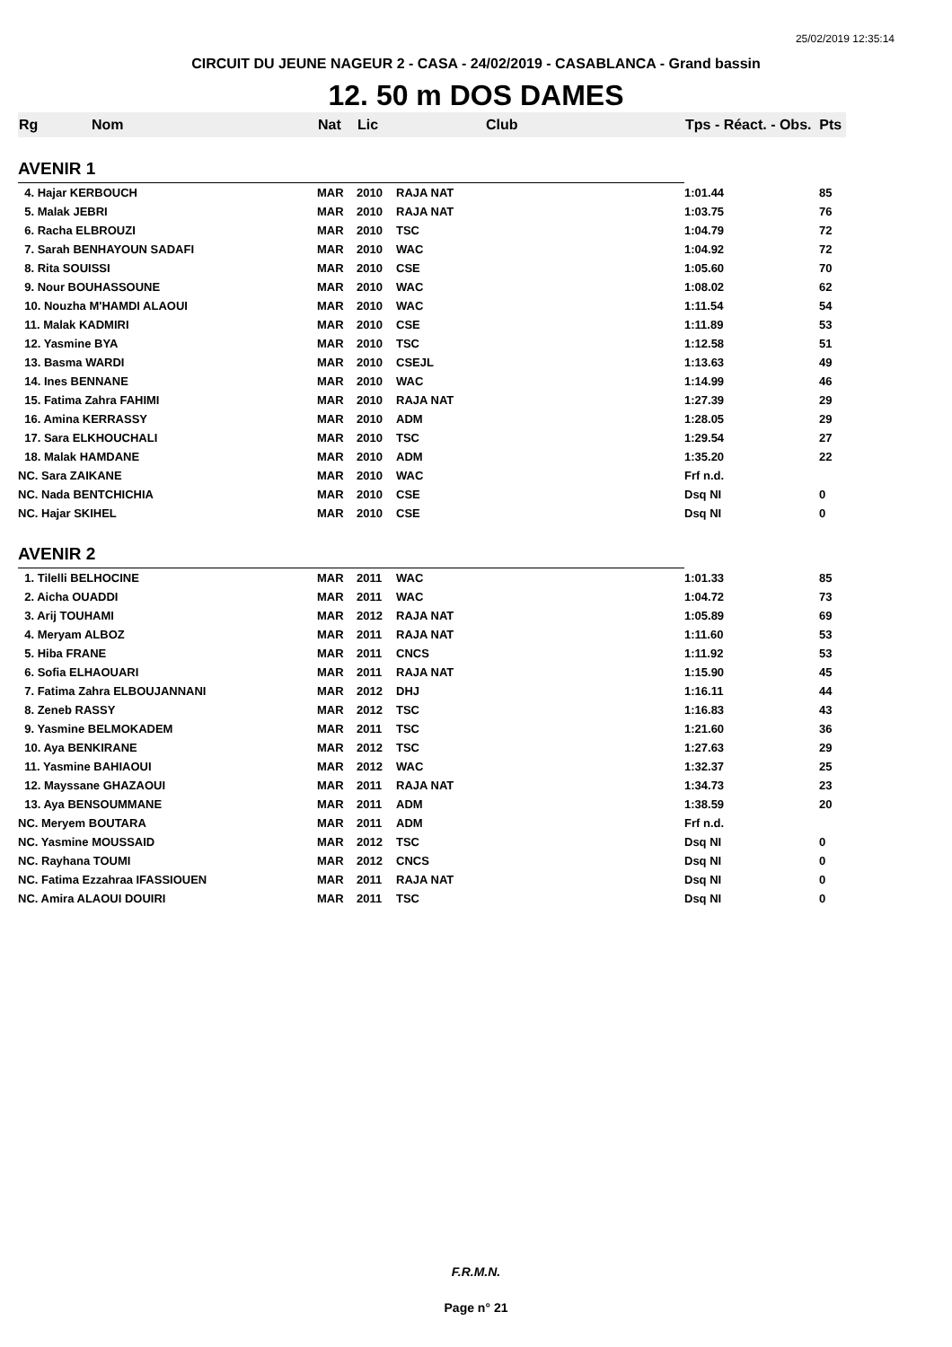25/02/2019 12:35:14
CIRCUIT DU JEUNE NAGEUR 2 - CASA - 24/02/2019 - CASABLANCA - Grand bassin
12. 50 m DOS DAMES
| Rg | Nom | Nat | Lic | Club | Tps - Réact. - Obs. Pts | |
| --- | --- | --- | --- | --- | --- | --- |
| AVENIR 1 | | | | | | |
| 4. Hajar KERBOUCH | | MAR | 2010 | RAJA NAT | 1:01.44 | 85 |
| 5. Malak JEBRI | | MAR | 2010 | RAJA NAT | 1:03.75 | 76 |
| 6. Racha ELBROUZI | | MAR | 2010 | TSC | 1:04.79 | 72 |
| 7. Sarah BENHAYOUN SADAFI | | MAR | 2010 | WAC | 1:04.92 | 72 |
| 8. Rita SOUISSI | | MAR | 2010 | CSE | 1:05.60 | 70 |
| 9. Nour BOUHASSOUNE | | MAR | 2010 | WAC | 1:08.02 | 62 |
| 10. Nouzha M'HAMDI ALAOUI | | MAR | 2010 | WAC | 1:11.54 | 54 |
| 11. Malak KADMIRI | | MAR | 2010 | CSE | 1:11.89 | 53 |
| 12. Yasmine BYA | | MAR | 2010 | TSC | 1:12.58 | 51 |
| 13. Basma WARDI | | MAR | 2010 | CSEJL | 1:13.63 | 49 |
| 14. Ines BENNANE | | MAR | 2010 | WAC | 1:14.99 | 46 |
| 15. Fatima Zahra FAHIMI | | MAR | 2010 | RAJA NAT | 1:27.39 | 29 |
| 16. Amina KERRASSY | | MAR | 2010 | ADM | 1:28.05 | 29 |
| 17. Sara ELKHOUCHALI | | MAR | 2010 | TSC | 1:29.54 | 27 |
| 18. Malak HAMDANE | | MAR | 2010 | ADM | 1:35.20 | 22 |
| NC. Sara ZAIKANE | | MAR | 2010 | WAC | Frf n.d. | |
| NC. Nada BENTCHICHIA | | MAR | 2010 | CSE | Dsq NI | 0 |
| NC. Hajar SKIHEL | | MAR | 2010 | CSE | Dsq NI | 0 |
| AVENIR 2 | | | | | | |
| 1. Tilelli BELHOCINE | | MAR | 2011 | WAC | 1:01.33 | 85 |
| 2. Aicha OUADDI | | MAR | 2011 | WAC | 1:04.72 | 73 |
| 3. Arij TOUHAMI | | MAR | 2012 | RAJA NAT | 1:05.89 | 69 |
| 4. Meryam ALBOZ | | MAR | 2011 | RAJA NAT | 1:11.60 | 53 |
| 5. Hiba FRANE | | MAR | 2011 | CNCS | 1:11.92 | 53 |
| 6. Sofia ELHAOUARI | | MAR | 2011 | RAJA NAT | 1:15.90 | 45 |
| 7. Fatima Zahra ELBOUJANNANI | | MAR | 2012 | DHJ | 1:16.11 | 44 |
| 8. Zeneb RASSY | | MAR | 2012 | TSC | 1:16.83 | 43 |
| 9. Yasmine BELMOKADEM | | MAR | 2011 | TSC | 1:21.60 | 36 |
| 10. Aya BENKIRANE | | MAR | 2012 | TSC | 1:27.63 | 29 |
| 11. Yasmine BAHIAOUI | | MAR | 2012 | WAC | 1:32.37 | 25 |
| 12. Mayssane GHAZAOUI | | MAR | 2011 | RAJA NAT | 1:34.73 | 23 |
| 13. Aya BENSOUMMANE | | MAR | 2011 | ADM | 1:38.59 | 20 |
| NC. Meryem BOUTARA | | MAR | 2011 | ADM | Frf n.d. | |
| NC. Yasmine MOUSSAID | | MAR | 2012 | TSC | Dsq NI | 0 |
| NC. Rayhana TOUMI | | MAR | 2012 | CNCS | Dsq NI | 0 |
| NC. Fatima Ezzahraa IFASSIOUEN | | MAR | 2011 | RAJA NAT | Dsq NI | 0 |
| NC. Amira ALAOUI DOUIRI | | MAR | 2011 | TSC | Dsq NI | 0 |
F.R.M.N.
Page n° 21